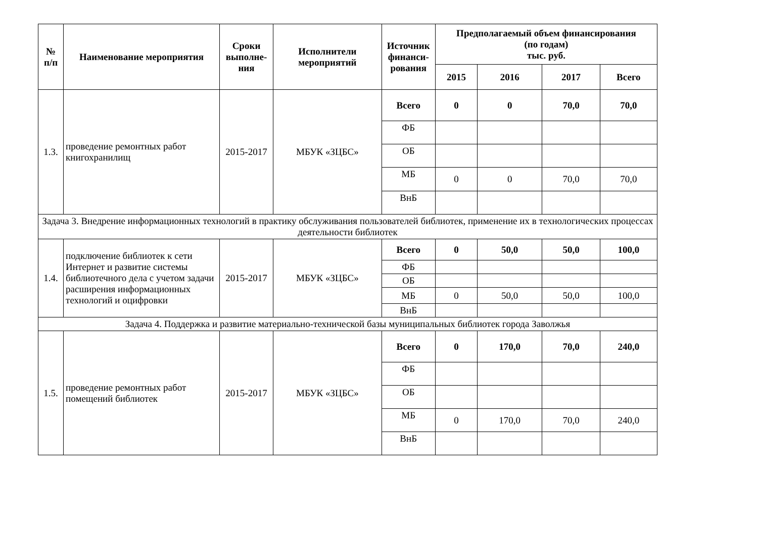| № п/п | Наименование мероприятия | Сроки выполне-ния | Исполнители мероприятий | Источник финанси-рования | Предполагаемый объем финансирования (по годам) тыс. руб. | | | |
| --- | --- | --- | --- | --- | --- | --- | --- | --- |
| | | | | | 2015 | 2016 | 2017 | Всего |
| 1.3. | проведение ремонтных работ книгохранилищ | 2015-2017 | МБУК «ЗЦБС» | Всего | 0 | 0 | 70,0 | 70,0 |
| | | | | ФБ | | | | |
| | | | | ОБ | | | | |
| | | | | МБ | 0 | 0 | 70,0 | 70,0 |
| | | | | ВнБ | | | | |
| Задача 3. Внедрение информационных технологий в практику обслуживания пользователей библиотек, применение их в технологических процессах деятельности библиотек | | | | | | | | |
| 1.4. | подключение библиотек к сети Интернет и развитие системы библиотечного дела с учетом задачи расширения информационных технологий и оцифровки | 2015-2017 | МБУК «ЗЦБС» | Всего | 0 | 50,0 | 50,0 | 100,0 |
| | | | | ФБ | | | | |
| | | | | ОБ | | | | |
| | | | | МБ | 0 | 50,0 | 50,0 | 100,0 |
| | | | | ВнБ | | | | |
| Задача 4. Поддержка и развитие материально-технической базы муниципальных библиотек города Заволжья | | | | | | | | |
| 1.5. | проведение ремонтных работ помещений библиотек | 2015-2017 | МБУК «ЗЦБС» | Всего | 0 | 170,0 | 70,0 | 240,0 |
| | | | | ФБ | | | | |
| | | | | ОБ | | | | |
| | | | | МБ | 0 | 170,0 | 70,0 | 240,0 |
| | | | | ВнБ | | | | |